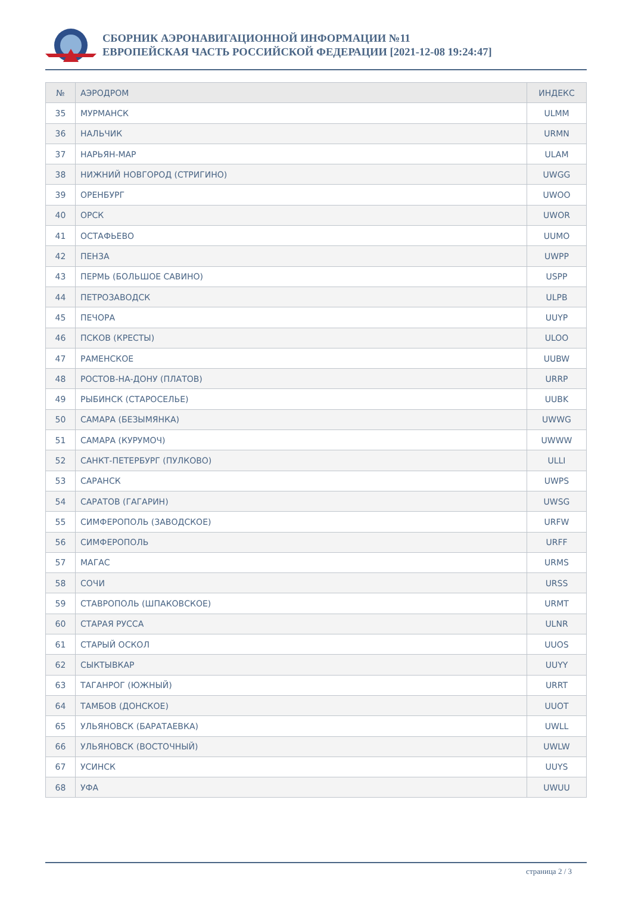СБОРНИК АЭРОНАВИГАЦИОННОЙ ИНФОРМАЦИИ №11
ЕВРОПЕЙСКАЯ ЧАСТЬ РОССИЙСКОЙ ФЕДЕРАЦИИ [2021-12-08 19:24:47]
| № | АЭРОДРОМ | ИНДЕКС |
| --- | --- | --- |
| 35 | МУРМАНСК | ULMM |
| 36 | НАЛЬЧИК | URMN |
| 37 | НАРЬЯН-МАР | ULAM |
| 38 | НИЖНИЙ НОВГОРОД (СТРИГИНО) | UWGG |
| 39 | ОРЕНБУРГ | UWOO |
| 40 | ОРСК | UWOR |
| 41 | ОСТАФЬЕВО | UUMO |
| 42 | ПЕНЗА | UWPP |
| 43 | ПЕРМЬ (БОЛЬШОЕ САВИНО) | USPP |
| 44 | ПЕТРОЗАВОДСК | ULPB |
| 45 | ПЕЧОРА | UUYP |
| 46 | ПСКОВ (КРЕСТЫ) | ULOO |
| 47 | РАМЕНСКОЕ | UUBW |
| 48 | РОСТОВ-НА-ДОНУ (ПЛАТОВ) | URRP |
| 49 | РЫБИНСК (СТАРОСЕЛЬЕ) | UUBK |
| 50 | САМАРА (БЕЗЫМЯНКА) | UWWG |
| 51 | САМАРА (КУРУМОЧ) | UWWW |
| 52 | САНКТ-ПЕТЕРБУРГ (ПУЛКОВО) | ULLI |
| 53 | САРАНСК | UWPS |
| 54 | САРАТОВ (ГАГАРИН) | UWSG |
| 55 | СИМФЕРОПОЛЬ (ЗАВОДСКОЕ) | URFW |
| 56 | СИМФЕРОПОЛЬ | URFF |
| 57 | МАГАС | URMS |
| 58 | СОЧИ | URSS |
| 59 | СТАВРОПОЛЬ (ШПАКОВСКОЕ) | URMT |
| 60 | СТАРАЯ РУССА | ULNR |
| 61 | СТАРЫЙ ОСКОЛ | UUOS |
| 62 | СЫКТЫВКАР | UUYY |
| 63 | ТАГАНРОГ (ЮЖНЫЙ) | URRT |
| 64 | ТАМБОВ (ДОНСКОЕ) | UUOT |
| 65 | УЛЬЯНОВСК (БАРАТАЕВКА) | UWLL |
| 66 | УЛЬЯНОВСК (ВОСТОЧНЫЙ) | UWLW |
| 67 | УСИНСК | UUYS |
| 68 | УФА | UWUU |
страница 2 / 3